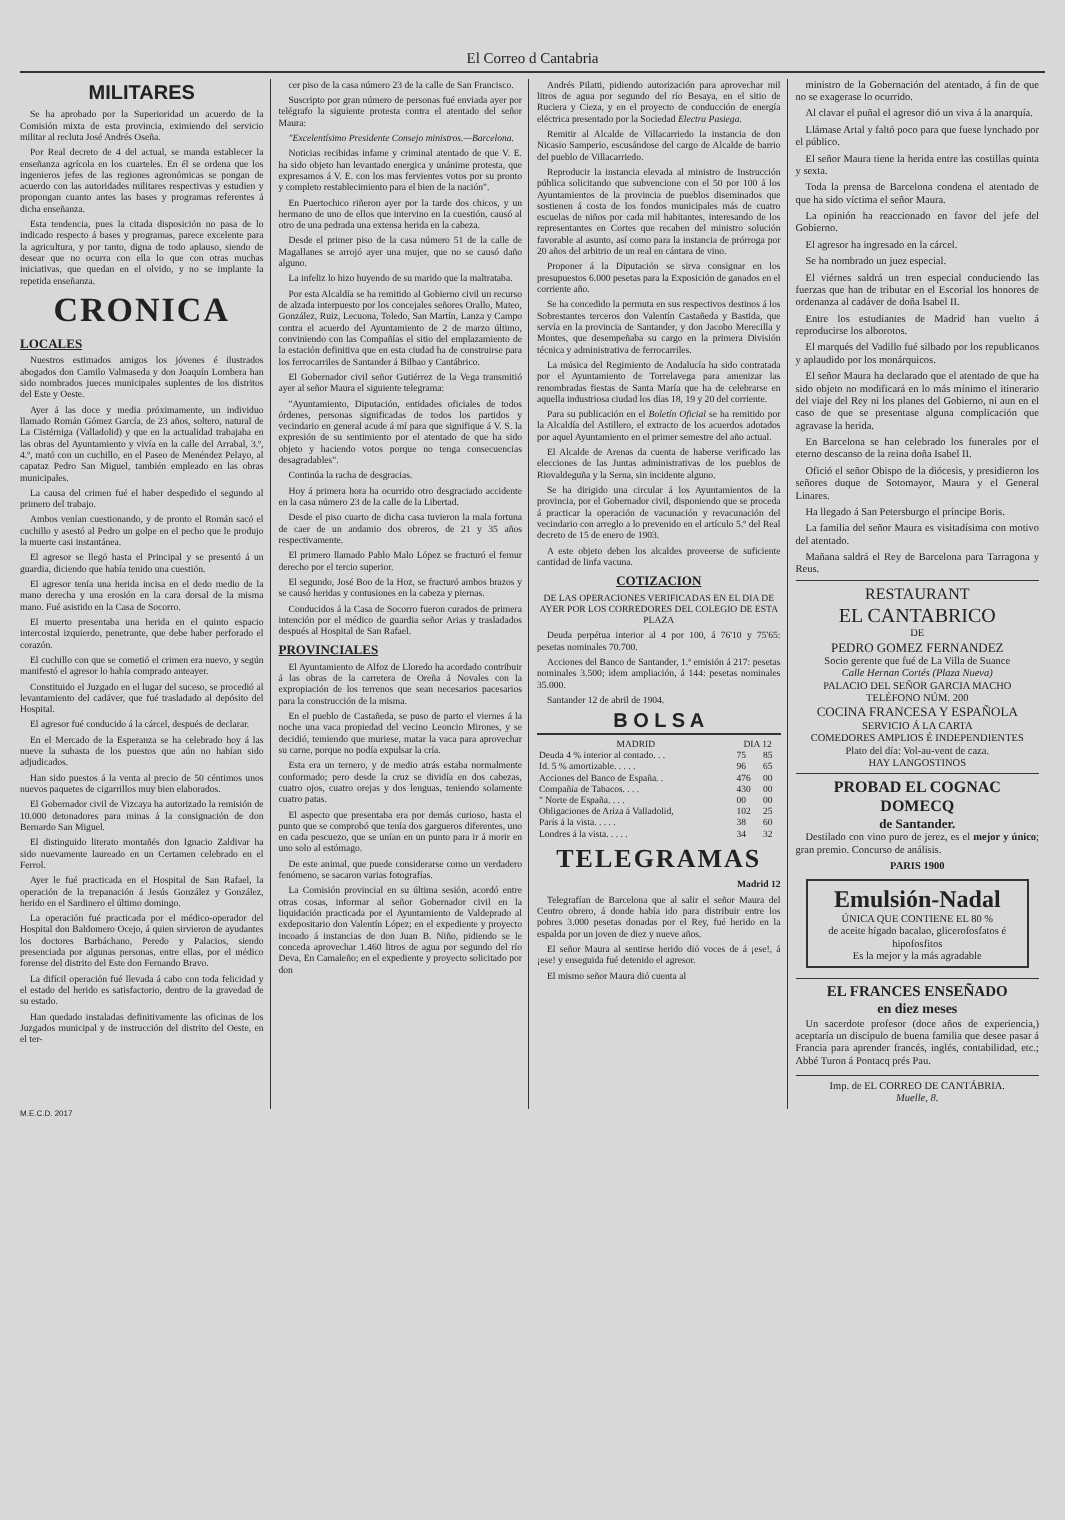El Correo d Cantabria
MILITARES
Se ha aprobado por la Superioridad un acuerdo de la Comisión mixta de esta provincia, eximiendo del servicio militar al recluta José Andrés Oseña.
Por Real decreto de 4 del actual, se manda establecer la enseñanza agrícola en los cuarteles. En él se ordena que los ingenieros jefes de las regiones agronómicas se pongan de acuerdo con las autoridades militares respectivas y estudien y propongan cuanto antes las bases y programas referentes á dicha enseñanza.
Esta tendencia, pues la citada disposición no pasa de lo indicado respecto á bases y programas, parece excelente para la agricultura, y por tanto, digna de todo aplauso, siendo de desear que no ocurra con ella lo que con otras muchas iniciativas, que quedan en el olvido, y no se implante la repetida enseñanza.
CRONICA
LOCALES
Nuestros estimados amigos los jóvenes é ilustrados abogados don Camilo Valmaseda y don Joaquín Lombera han sido nombrados jueces municipales suplentes de los distritos del Este y Oeste.
Ayer á las doce y media próximamente, un individuo llamado Román Gómez García, de 23 años, soltero, natural de La Cistérniga (Valladolid) y que en la actualidad trabajaba en las obras del Ayuntamiento y vivía en la calle del Arrabal, 3.º, 4.º, mató con un cuchillo, en el Paseo de Menéndez Pelayo, al capataz Pedro San Miguel, también empleado en las obras municipales.
La causa del crimen fué el haber despedido el segundo al primero del trabajo.
Ambos venían cuestionando, y de pronto el Román sacó el cuchillo y asestó al Pedro un golpe en el pecho que le produjo la muerte casi instantánea.
El agresor se llegó hasta el Principal y se presentó á un guardia, diciendo que había tenido una cuestión.
El agresor tenía una herida incisa en el dedo medio de la mano derecha y una erosión en la cara dorsal de la misma mano. Fué asistido en la Casa de Socorro.
El muerto presentaba una herida en el quinto espacio intercostal izquierdo, penetrante, que debe haber perforado el corazón.
El cuchillo con que se cometió el crimen era nuevo, y según manifestó el agresor lo había comprado anteayer.
Constituido el Juzgado en el lugar del suceso, se procedió al levantamiento del cadáver, que fué trasladado al depósito del Hospital.
El agresor fué conducido á la cárcel, después de declarar.
En el Mercado de la Esperanza se ha celebrado hoy á las nueve la subasta de los puestos que aún no habían sido adjudicados.
Han sido puestos á la venta al precio de 50 céntimos unos nuevos paquetes de cigarrillos muy bien elaborados.
El Gobernador civil de Vizcaya ha autorizado la remisión de 10.000 detonadores para minas á la consignación de don Bernardo San Miguel.
El distinguido literato montañés don Ignacio Zaldivar ha sido nuevamente laureado en un Certamen celebrado en el Ferrol.
Ayer le fué practicada en el Hospital de San Rafael, la operación de la trepanación á Jesús González y González, herido en el Sardinero el último domingo.
La operación fué practicada por el médico-operador del Hospital don Baldomero Ocejo, á quien sirvieron de ayudantes los doctores Barbáchano, Peredo y Palacios, siendo presenciada por algunas personas, entre ellas, por el médico forense del distrito del Este don Fernando Bravo.
La difícil operación fué llevada á cabo con toda felicidad y el estado del herido es satisfactorio, dentro de la gravedad de su estado.
Han quedado instaladas definitivamente las oficinas de los Juzgados municipal y de instrucción del distrito del Oeste, en el ter-
cer piso de la casa número 23 de la calle de San Francisco.
Suscripto por gran número de personas fué enviada ayer por telégrafo la siguiente protesta contra el atentado del señor Maura:
"Excelentísimo Presidente Consejo ministros.—Barcelona.
Noticias recibidas infame y criminal atentado de que V. E. ha sido objeto han levantado energica y unánime protesta, que expresamos á V. E. con los mas fervientes votos por su pronto y completo restablecimiento para el bien de la nación".
En Puertochico riñeron ayer por la tarde dos chicos, y un hermano de uno de ellos que intervino en la cuestión, causó al otro de una pedrada una extensa herida en la cabeza.
Desde el primer piso de la casa número 51 de la calle de Magallanes se arrojó ayer una mujer, que no se causó daño alguno.
La infeliz lo hizo huyendo de su marido que la maltrataba.
Por esta Alcaldía se ha remitido al Gobierno civil un recurso de alzada interpuesto por los concejales señores Orallo, Mateo, González, Ruiz, Lecuona, Toledo, San Martín, Lanza y Campo contra el acuerdo del Ayuntamiento de 2 de marzo último, conviniendo con las Compañías el sitio del emplazamiento de la estación definitiva que en esta ciudad ha de construirse para los ferrocarriles de Santander á Bilbao y Cantábrico.
El Gobernador civil señor Gutiérrez de la Vega transmitió ayer al señor Maura el siguiente telegrama:
"Ayuntamiento, Diputación, entidades oficiales de todos órdenes, personas significadas de todos los partidos y vecindario en general acude á mí para que signifique á V. S. la expresión de su sentimiento por el atentado de que ha sido objeto y haciendo votos porque no tenga consecuencias desagradables".
Continúa la racha de desgracias.
Hoy á primera hora ha ocurrido otro desgraciado accidente en la casa número 23 de la calle de la Libertad.
Desde el piso cuarto de dicha casa tuvieron la mala fortuna de caer de un andamio dos obreros, de 21 y 35 años respectivamente.
El primero llamado Pablo Malo López se fracturó el femur derecho por el tercio superior.
El segundo, José Boo de la Hoz, se fracturó ambos brazos y se causó heridas y contusiones en la cabeza y piernas.
Conducidos á la Casa de Socorro fueron curados de primera intención por el médico de guardia señor Arias y trasladados después al Hospital de San Rafael.
PROVINCIALES
El Ayuntamiento de Alfoz de Lloredo ha acordado contribuir á las obras de la carretera de Oreña á Novales con la expropiación de los terrenos que sean necesarios pacesarios para la construcción de la misma.
En el pueblo de Castañeda, se puso de parto el viernes á la noche una vaca propiedad del vecino Leoncio Mirones, y se decidió, temiendo que muriese, matar la vaca para aprovechar su carne, porque no podía expulsar la cría.
Esta era un ternero, y de medio atrás estaba normalmente conformado; pero desde la cruz se dividía en dos cabezas, cuatro ojos, cuatro orejas y dos lenguas, teniendo solamente cuatro patas.
El aspecto que presentaba era por demás curioso, hasta el punto que se comprobó que tenía dos gargueros diferentes, uno en cada pescuezo, que se unían en un punto para ir á morir en uno solo al estómago.
De este animal, que puede considerarse como un verdadero fenómeno, se sacaron varias fotografías.
La Comisión provincial en su última sesión, acordó entre otras cosas, informar al señor Gobernador civil en la liquidación practicada por el Ayuntamiento de Valdeprado al exdepositario don Valentín López; en el expediente y proyecto incoado á instancias de don Juan B. Niño, pidiendo se le conceda aprovechar 1.460 litros de agua por segundo del río Deva, En Camaleño; en el expediente y proyecto solicitado por don
Andrés Pilatti, pidiendo autorización para aprovechar mil litros de agua por segundo del río Besaya, en el sitio de Ruciera y Cieza, y en el proyecto de conducción de energía eléctrica presentado por la Sociedad Electra Pasiega.
Remitir al Alcalde de Villacarriedo la instancia de don Nicasio Samperio, escusándose del cargo de Alcalde de barrio del pueblo de Villacarriedo.
Reproducir la instancia elevada al ministro de Instrucción pública solicitando que subvencione con el 50 por 100 á los Ayuntamientos de la provincia de pueblos diseminados que sostienen á costa de los fondos municipales más de cuatro escuelas de niños por cada mil habitantes, interesando de los representantes en Cortes que recaben del ministro solución favorable al asunto, así como para la instancia de prórroga por 20 años del arbitrio de un real en cántara de vino.
Proponer á la Diputación se sirva consignar en los presupuestos 6.000 pesetas para la Exposición de ganados en el corriente año.
Se ha concedido la permuta en sus respectivos destinos á los Sobrestantes terceros don Valentín Castañeda y Bastida, que servía en la provincia de Santander, y don Jacobo Merecilla y Montes, que desempeñaba su cargo en la primera División técnica y administrativa de ferrocarriles.
La música del Regimiento de Andalucía ha sido contratada por el Ayuntamiento de Torrelavega para amenizar las renombradas fiestas de Santa María que ha de celebrarse en aquella industriosa ciudad los días 18, 19 y 20 del corriente.
Para su publicación en el Boletín Oficial se ha remitido por la Alcaldía del Astillero, el extracto de los acuerdos adotados por aquel Ayuntamiento en el primer semestre del año actual.
El Alcalde de Arenas da cuenta de haberse verificado las elecciones de las Juntas administrativas de los pueblos de Riovaldeguña y la Serna, sin incidente alguno.
Se ha dirigido una circular á los Ayuntamientos de la provincia, por el Gobernador civil, disponiendo que se proceda á practicar la operación de vacunación y revacunación del vecindario con arreglo a lo prevenido en el artículo 5.º del Real decreto de 15 de enero de 1903.
A este objeto deben los alcaldes proveerse de suficiente cantidad de linfa vacuna.
COTIZACION
DE LAS OPERACIONES VERIFICADAS EN EL DIA DE AYER POR LOS CORREDORES DEL COLEGIO DE ESTA PLAZA
Deuda perpétua interior al 4 por 100, á 76'10 y 75'65: pesetas nominales 70.700.
Acciones del Banco de Santander, 1.ª emisión á 217: pesetas nominales 3.500; idem ampliación, á 144: pesetas nominales 35.000.
Santander 12 de abril de 1904.
B O L S A
| MADRID | DIA 12 | |
| --- | --- | --- |
| Deuda 4 % interior al contado. . . | 75 | 85 |
| Id. 5 % amortizable. . . . . | 96 | 65 |
| Acciones del Banco de España. . | 476 | 00 |
| Compañía de Tabacos. . . . | 430 | 00 |
| " Norte de España. . . . | 00 | 00 |
| Obligaciones de Ariza á Valladolid, | 102 | 25 |
| París á la vista. . . . . | 38 | 60 |
| Londres á la vista. . . . . | 34 | 32 |
TELEGRAMAS
Madrid 12
Telegrafían de Barcelona que al salir el señor Maura del Centro obrero, á donde había ido para distribuir entre los pobres 3.000 pesetas donadas por el Rey, fué herido en la espalda por un joven de diez y nueve años.
El señor Maura al sentirse herido dió voces de á ¡ese!, á ¡ese! y enseguida fué detenido el agresor.
El mismo señor Maura dió cuenta al
ministro de la Gobernación del atentado, á fin de que no se exagerase lo ocurrido.
Al clavar el puñal el agresor dió un viva á la anarquía.
Llámase Artal y faltó poco para que fuese lynchado por el público.
El señor Maura tiene la herida entre las costillas quinta y sexta.
Toda la prensa de Barcelona condena el atentado de que ha sido víctima el señor Maura.
La opinión ha reaccionado en favor del jefe del Gobierno.
El agresor ha ingresado en la cárcel.
Se ha nombrado un juez especial.
El viérnes saldrá un tren especial conduciendo las fuerzas que han de tributar en el Escorial los honores de ordenanza al cadáver de doña Isabel II.
Entre los estudiantes de Madrid han vuelto á reproducirse los alborotos.
El marqués del Vadillo fué silbado por los republicanos y aplaudido por los monárquicos.
El señor Maura ha declarado que el atentado de que ha sido objeto no modificará en lo más mínimo el itinerario del viaje del Rey ni los planes del Gobierno, ni aun en el caso de que se presentase alguna complicación que agravase la herida.
En Barcelona se han celebrado los funerales por el eterno descanso de la reina doña Isabel II.
Ofició el señor Obispo de la diócesis, y presidieron los señores duque de Sotomayor, Maura y el General Linares.
Ha llegado á San Petersburgo el príncipe Boris.
La familia del señor Maura es visitadísima con motivo del atentado.
Mañana saldrá el Rey de Barcelona para Tarragona y Reus.
RESTAURANT
EL CANTABRICO
DE
PEDRO GOMEZ FERNANDEZ
Socio gerente que fué de La Villa de Suance
Calle Hernan Cortés (Plaza Nueva)
PALACIO DEL SEÑOR GARCIA MACHO
TELÉFONO NÚM. 200
COCINA FRANCESA Y ESPAÑOLA
SERVICIO Á LA CARTA
COMEDORES AMPLIOS É INDEPENDIENTES
Plato del día: Vol-au-vent de caza.
HAY LANGOSTINOS
PROBAD EL COGNAC DOMECQ
de Santander.
Destilado con vino puro de jerez, es el mejor y único; gran premio. Concurso de análisis.
PARIS 1900
Emulsión-Nadal
ÚNICA QUE CONTIENE EL 80 %
de aceite hígado bacalao, glicerofosfatos é hipofosfitos
Es la mejor y la más agradable
EL FRANCES ENSEÑADO
en diez meses
Un sacerdote profesor (doce años de experiencia,) aceptaría un discípulo de buena familia que desee pasar á Francia para aprender francés, inglés, contabilidad, etc.; Abbé Turon á Pontacq prés Pau.
Imp. de EL CORREO DE CANTÁBRIA.
Muelle, 8.
M.E.C.D. 2017